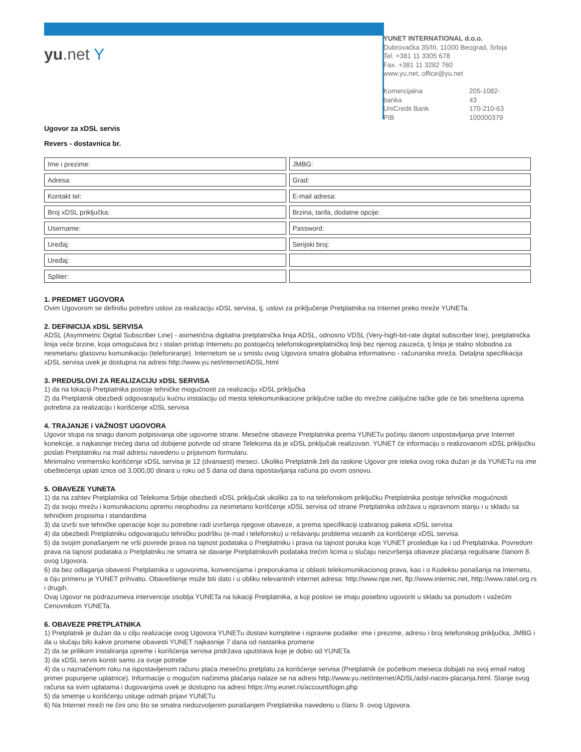yu.net Y
YUNET INTERNATIONAL d.o.o.
Dubrovačka 35/III, 11000 Beograd, Srbija
Tel. +381 11 3305 678
Fax. +381 11 3282 760
www.yu.net, office@yu.net
| Komercijalna banka | 205-1082-43 |
| UniCredit Bank | 170-210-63 |
| PIB | 100000379 |
Ugovor za xDSL servis
Revers - dostavnica br.
| Ime i prezime: | JMBG: |
| Adresa: | Grad: |
| Kontakt tel: | E-mail adresa: |
| Broj xDSL priključka: | Brzina, tarifa, dodatne opcije: |
| Username: | Password: |
| Uređaj: | Serijski broj: |
| Uređaj: | |
| Spliter: | |
1. PREDMET UGOVORA
Ovim Ugovorom se definišu potrebni uslovi za realizaciju xDSL servisa, tj. uslovi za priključenje Pretplatnika na Internet preko mreže YUNETa.
2. DEFINICIJA xDSL SERVISA
ADSL (Asymmetric Digital Subscriber Line) - asimetrična digitalna pretplatnička linija ADSL, odnosno VDSL (Very-high-bit-rate digital subscriber line), pretplatnička linija veće brzine, koja omogućava brz i stalan pristup Internetu po postojećoj telefonskojpretplatničkoj liniji bez njenog zauzeća, tj linija je stalno slobodna za nesmetanu glasovnu komunikaciju (telefoniranje). Internetom se u smislu ovog Ugovora smatra globalna informativno - računarska mreža. Detaljna specifikacija xDSL servisa uvek je dostupna na adresi http://www.yu.net/internet/ADSL.html
3. PREDUSLOVI ZA REALIZACIJU xDSL SERVISA
1) da na lokaciji Pretplatnika postoje tehničke mogućnosti za realizaciju xDSL priključka
2) da Pretplatnik obezbedi odgovarajuću kućnu instalaciju od mesta telekomunikacione priključne tačke do mrežne zaključne tačke gde će biti smeštena oprema potrebna za realizaciju i korišćenje xDSL servisa
4. TRAJANJE i VAŽNOST UGOVORA
Ugovor stupa na snagu danom potpisivanja obe ugovorne strane. Mesečne obaveze Pretplatnika prema YUNETu počinju danom uspostavljanja prve Internet konekcije, a najkasnije trećeg dana od dobijene potvrde od strane Telekoma da je xDSL priključak realizovan. YUNET će informaciju o realizovanom xDSL priključku poslati Pretplatniku na mail adresu navedenu u prijavnom formularu.
Minimalno vremensko korišćenje xDSL servisa je 12 (dvanaest) meseci. Ukoliko Pretplatnik želi da raskine Ugovor pre isteka ovog roka dužan je da YUNETu na ime obeštećenja uplati iznos od 3.000,00 dinara u roku od 5 dana od dana ispostavljanja računa po ovom osnovu.
5. OBAVEZE YUNETA
1) da na zahtev Pretplatnika od Telekoma Srbije obezbedi xDSL priključak ukoliko za to na telefonskom priključku Pretplatnika postoje tehničke mogućnosti
2) da svoju mrežu i komunikacionu opremu neophodnu za nesmetano korišćenje xDSL servisa od strane Pretplatnika održava u ispravnom stanju i u skladu sa tehničkim propisima i standardima
3) da izvrši sve tehničke operacije koje su potrebne radi izvršenja njegove obaveze, a prema specifikaciji izabranog paketa xDSL servisa
4) da obezbedi Pretplatniku odgovarajuću tehničku podršku (e-mail i telefonsku) u rešavanju problema vezanih za korišćenje xDSL servisa
5) da svojim ponašanjem ne vrši povrede prava na tajnost podataka o Pretplatniku i prava na tajnost poruka koje YUNET prosleđuje ka i od Pretplatnika. Povredom prava na tajnost podataka o Pretplatniku ne smatra se davanje Pretplatnikovih podataka trećim licima u slučaju neizvršenja obaveze plaćanja regulisane članom 8. ovog Ugovora.
6) da bez odlaganja obavesti Pretplatnika o ugovorima, konvencijama i preporukama iz oblasti telekomunikacionog prava, kao i o Kodeksu ponašanja na Internetu, a čiju primenu je YUNET prihvatio. Obaveštenje može biti dato i u obliku relevantnih internet adresa: http://www.ripe.net, ftp://www.internic.net, http://www.ratel.org.rs i drugih.
Ovaj Ugovor ne podrazumeva intervencije osoblja YUNETa na lokaciji Pretplatnika, a koji poslovi se imaju posebno ugovoriti u skladu sa ponudom i važećim Cenovnikom YUNETa.
6. OBAVEZE PRETPLATNIKA
1) Pretplatnik je dužan da u cilju realizacije ovog Ugovora YUNETu dostavi kompletne i ispravne podatke: ime i prezime, adresu i broj telefonskog priključka, JMBG i da u slučaju bilo kakve promene obavesti YUNET najkasnije 7 dana od nastanka promene
2) da se prilikom instaliranja opreme i korišćenja servisa pridržava uputstava koje je dobio od YUNETa
3) da xDSL servis koristi samo za svoje potrebe
4) da u naznačenom roku na ispostavljenom računu plaća mesečnu pretplatu za korišćenje servisa (Pretplatnik će početkom meseca dobijati na svoj email nalog primer popunjene uplatnice). Informacije o mogućim načinima plaćanja nalaze se na adresi http://www.yu.net/internet/ADSL/adsl-nacini-placanja.html. Stanje svog računa sa svim uplatama i dugovanjima uvek je dostupno na adresi https://my.eunet.rs/account/login.php
5) da smetnje u korišćenju usluge odmah prijavi YUNETu
6) Na Internet mreži ne čini ono što se smatra nedozvoljenim ponašanjem Pretplatnika navedeno u članu 9. ovog Ugovora.